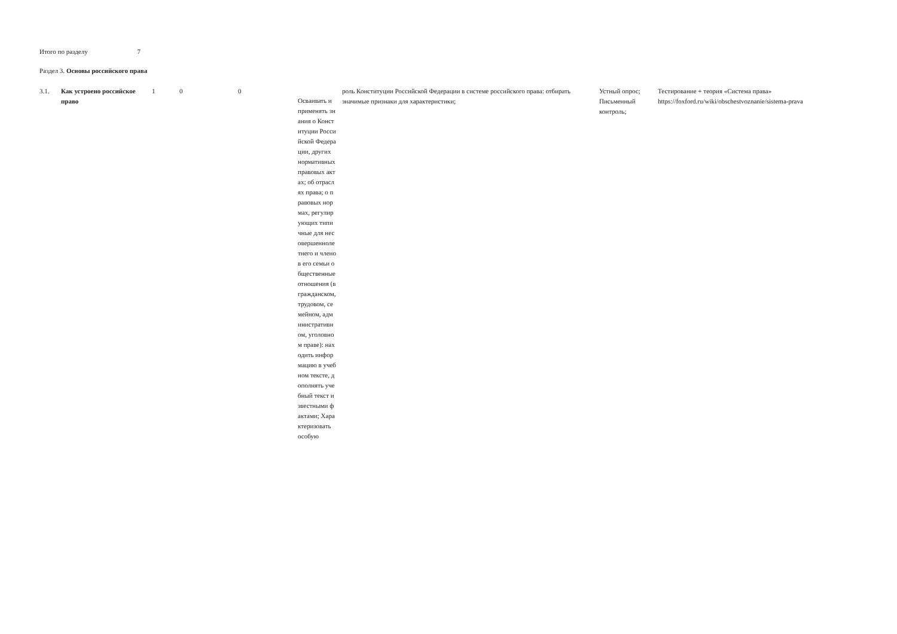Итого по разделу 7
Раздел 3. Основы российского права
| 3.1. | Как устроено российское право | 1 | 0 | 0 | Осваивать и применять знания о Конституции Российской Федерации, других нормативных правовых актах; об отраслях права; о правовых нормах, регулирующих типичные для несовершеннолетнего и членов его семьи общественные отношения (в гражданском, трудовом, семейном, административном, уголовном праве): находить информацию в учебном тексте, дополнять учебный текст известными фактами; Характеризовать особую | роль Конституции Российской Федерации в системе российского права: отбирать значимые признаки для характеристики; | Устный опрос; Письменный контроль; | Тестирование + теория «Система права» https://foxford.ru/wiki/obschestvoznanie/sistema-prava |